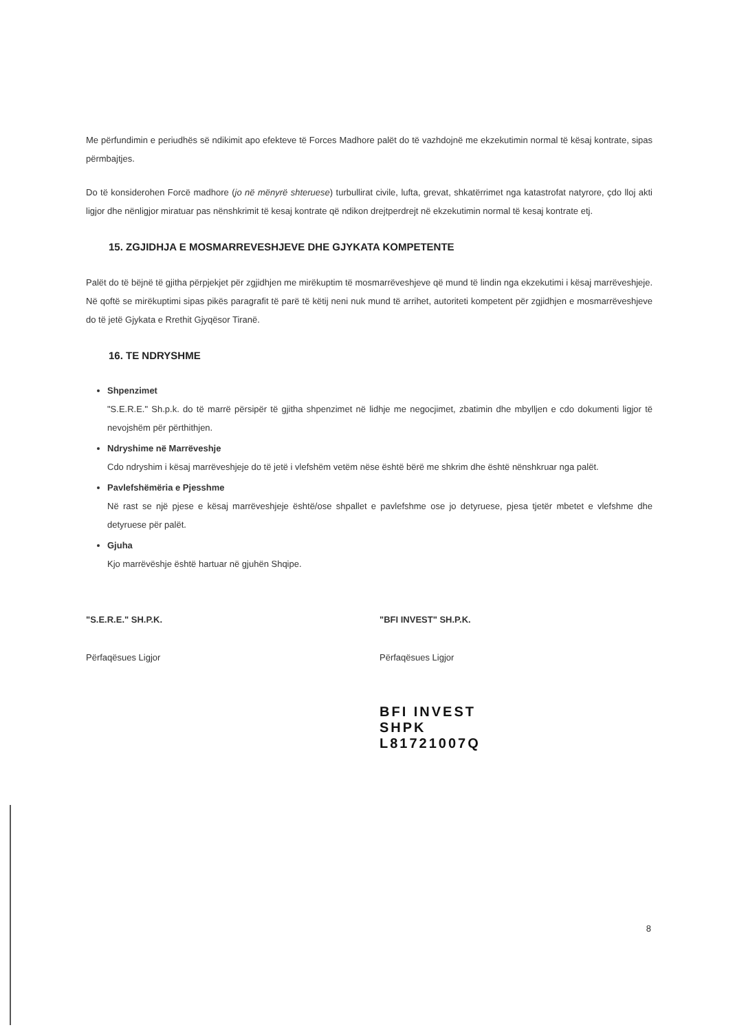Me përfundimin e periudhës së ndikimit apo efekteve të Forces Madhore palët do të vazhdojnë me ekzekutimin normal të kësaj kontrate, sipas përmbajtjes.
Do të konsiderohen Forcë madhore (jo në mënyrë shteruese) turbullirat civile, lufta, grevat, shkatërrimet nga katastrofat natyrore, çdo lloj akti ligjor dhe nënligjor miratuar pas nënshkrimit të kesaj kontrate që ndikon drejtperdrejt në ekzekutimin normal të kesaj kontrate etj.
15. ZGJIDHJA E MOSMARREVESHJEVE DHE GJYKATA KOMPETENTE
Palët do të bëjnë të gjitha përpjekjet për zgjidhjen me mirëkuptim të mosmarrëveshjeve që mund të lindin nga ekzekutimi i kësaj marrëveshjeje. Në qoftë se mirëkuptimi sipas pikës paragrafit të parë të këtij neni nuk mund të arrihet, autoriteti kompetent për zgjidhjen e mosmarrëveshjeve do të jetë Gjykata e Rrethit Gjyqësor Tiranë.
16. TE NDRYSHME
Shpenzimet
"S.E.R.E." Sh.p.k. do të marrë përsipër të gjitha shpenzimet në lidhje me negocjimet, zbatimin dhe mbylljen e cdo dokumenti ligjor të nevojshëm për përthithjen.
Ndryshime në Marrëveshje
Cdo ndryshim i kësaj marrëveshjeje do të jetë i vlefshëm vetëm nëse është bërë me shkrim dhe është nënshkruar nga palët.
Pavlefshëmëria e Pjesshme
Në rast se një pjese e kësaj marrëveshjeje është/ose shpallet e pavlefshme ose jo detyruese, pjesa tjetër mbetet e vlefshme dhe detyruese për palët.
Gjuha
Kjo marrëvëshje është hartuar në gjuhën Shqipe.
"S.E.R.E." SH.P.K.
Përfaqësues Ligjor
"BFI INVEST" SH.P.K.
Përfaqësues Ligjor
BFI INVEST SHPK
L81721007Q
8